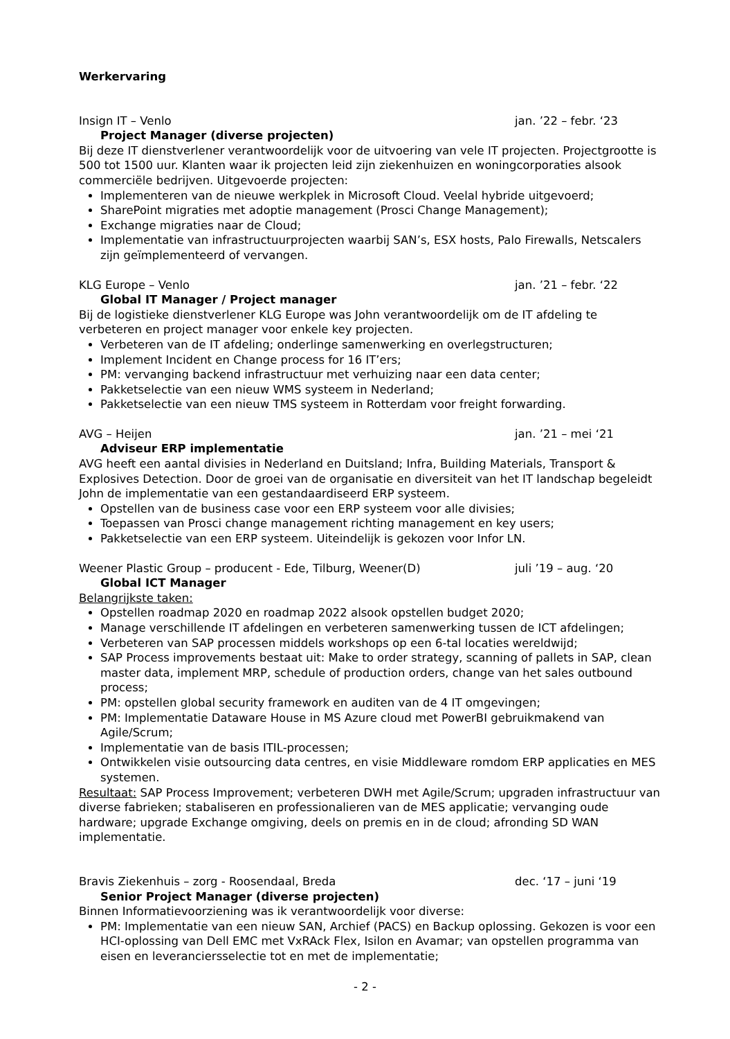Werkervaring
Insign IT – Venlo jan. ’22 – febr. ‘23
Project Manager (diverse projecten)
Bij deze IT dienstverlener verantwoordelijk voor de uitvoering van vele IT projecten. Projectgrootte is 500 tot 1500 uur. Klanten waar ik projecten leid zijn ziekenhuizen en woningcorporaties alsook commerciële bedrijven. Uitgevoerde projecten:
Implementeren van de nieuwe werkplek in Microsoft Cloud. Veelal hybride uitgevoerd;
SharePoint migraties met adoptie management (Prosci Change Management);
Exchange migraties naar de Cloud;
Implementatie van infrastructuurprojecten waarbij SAN’s, ESX hosts, Palo Firewalls, Netscalers zijn geïmplementeerd of vervangen.
KLG Europe – Venlo jan. ’21 – febr. ‘22
Global IT Manager / Project manager
Bij de logistieke dienstverlener KLG Europe was John verantwoordelijk om de IT afdeling te verbeteren en project manager voor enkele key projecten.
Verbeteren van de IT afdeling; onderlinge samenwerking en overlegstructuren;
Implement Incident en Change process for 16 IT’ers;
PM: vervanging backend infrastructuur met verhuizing naar een data center;
Pakketselectie van een nieuw WMS systeem in Nederland;
Pakketselectie van een nieuw TMS systeem in Rotterdam voor freight forwarding.
AVG – Heijen jan. ’21 – mei ‘21
Adviseur ERP implementatie
AVG heeft een aantal divisies in Nederland en Duitsland; Infra, Building Materials, Transport & Explosives Detection. Door de groei van de organisatie en diversiteit van het IT landschap begeleidt John de implementatie van een gestandaardiseerd ERP systeem.
Opstellen van de business case voor een ERP systeem voor alle divisies;
Toepassen van Prosci change management richting management en key users;
Pakketselectie van een ERP systeem. Uiteindelijk is gekozen voor Infor LN.
Weener Plastic Group – producent - Ede, Tilburg, Weener(D) juli ’19 – aug. ‘20
Global ICT Manager
Belangrijkste taken:
Opstellen roadmap 2020 en roadmap 2022 alsook opstellen budget 2020;
Manage verschillende IT afdelingen en verbeteren samenwerking tussen de ICT afdelingen;
Verbeteren van SAP processen middels workshops op een 6-tal locaties wereldwijd;
SAP Process improvements bestaat uit: Make to order strategy, scanning of pallets in SAP, clean master data, implement MRP, schedule of production orders, change van het sales outbound process;
PM: opstellen global security framework en auditen van de 4 IT omgevingen;
PM: Implementatie Dataware House in MS Azure cloud met PowerBI gebruikmakend van Agile/Scrum;
Implementatie van de basis ITIL-processen;
Ontwikkelen visie outsourcing data centres, en visie Middleware romdom ERP applicaties en MES systemen.
Resultaat: SAP Process Improvement; verbeteren DWH met Agile/Scrum; upgraden infrastructuur van diverse fabrieken; stabaliseren en professionalieren van de MES applicatie; vervanging oude hardware; upgrade Exchange omgiving, deels on premis en in de cloud; afronding SD WAN implementatie.
Bravis Ziekenhuis – zorg - Roosendaal, Breda dec. ‘17 – juni ‘19
Senior Project Manager (diverse projecten)
Binnen Informatievoorziening was ik verantwoordelijk voor diverse:
PM: Implementatie van een nieuw SAN, Archief (PACS) en Backup oplossing. Gekozen is voor een HCI-oplossing van Dell EMC met VxRAck Flex, Isilon en Avamar; van opstellen programma van eisen en leveranciersselectie tot en met de implementatie;
- 2 -